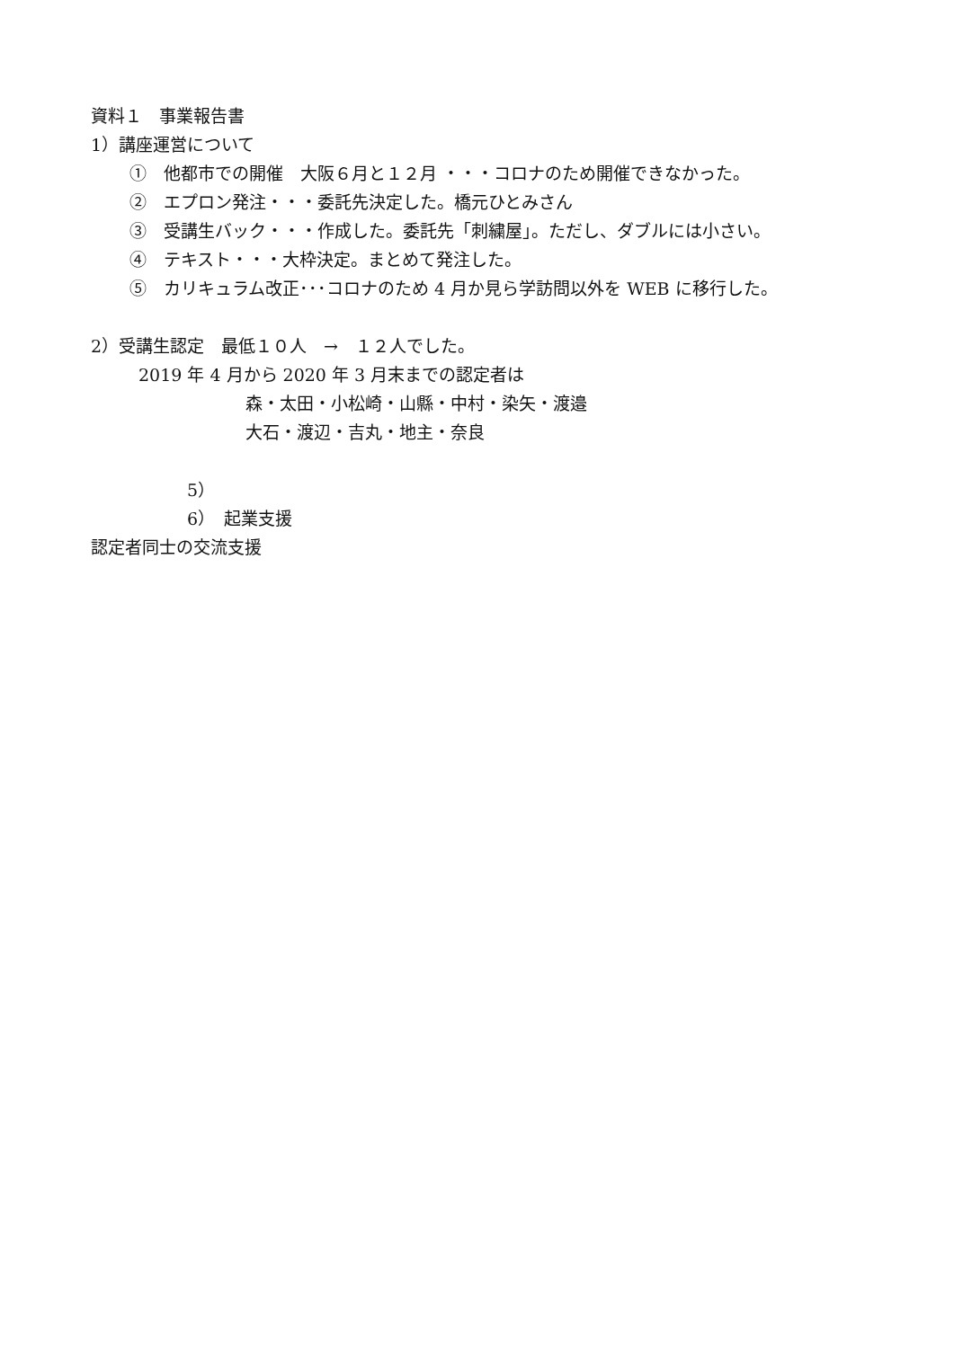資料１　事業報告書
1）講座運営について
①　他都市での開催　大阪６月と１２月 ・・・コロナのため開催できなかった。
②　エプロン発注・・・委託先決定した。橋元ひとみさん
③　受講生バック・・・作成した。委託先「刺繍屋」。ただし、ダブルには小さい。
④　テキスト・・・大枠決定。まとめて発注した。
⑤　カリキュラム改正･･･コロナのため 4 月か見ら学訪問以外を WEB に移行した。
2）受講生認定　最低１０人　→　１２人でした。
2019 年 4 月から 2020 年 3 月末までの認定者は
森・太田・小松崎・山縣・中村・染矢・渡邉
大石・渡辺・吉丸・地主・奈良
5）
6）　起業支援
認定者同士の交流支援